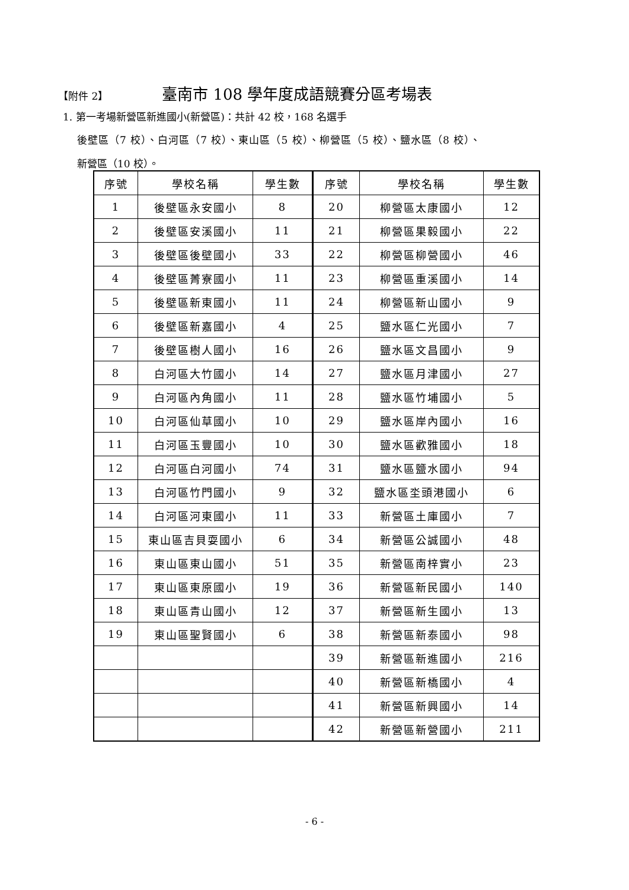【附件 2】 臺南市 108 學年度成語競賽分區考場表
1. 第一考場新營區新進國小(新營區)：共計 42 校，168 名選手
後壁區（7 校）、白河區（7 校）、東山區（5 校）、柳營區（5 校）、鹽水區（8 校）、
新營區（10 校）。
| 序號 | 學校名稱 | 學生數 | 序號 | 學校名稱 | 學生數 |
| --- | --- | --- | --- | --- | --- |
| 1 | 後壁區永安國小 | 8 | 20 | 柳營區太康國小 | 12 |
| 2 | 後壁區安溪國小 | 11 | 21 | 柳營區果毅國小 | 22 |
| 3 | 後壁區後壁國小 | 33 | 22 | 柳營區柳營國小 | 46 |
| 4 | 後壁區菁寮國小 | 11 | 23 | 柳營區重溪國小 | 14 |
| 5 | 後壁區新東國小 | 11 | 24 | 柳營區新山國小 | 9 |
| 6 | 後壁區新嘉國小 | 4 | 25 | 鹽水區仁光國小 | 7 |
| 7 | 後壁區樹人國小 | 16 | 26 | 鹽水區文昌國小 | 9 |
| 8 | 白河區大竹國小 | 14 | 27 | 鹽水區月津國小 | 27 |
| 9 | 白河區內角國小 | 11 | 28 | 鹽水區竹埔國小 | 5 |
| 10 | 白河區仙草國小 | 10 | 29 | 鹽水區岸內國小 | 16 |
| 11 | 白河區玉豐國小 | 10 | 30 | 鹽水區歡雅國小 | 18 |
| 12 | 白河區白河國小 | 74 | 31 | 鹽水區鹽水國小 | 94 |
| 13 | 白河區竹門國小 | 9 | 32 | 鹽水區坔頭港國小 | 6 |
| 14 | 白河區河東國小 | 11 | 33 | 新營區土庫國小 | 7 |
| 15 | 東山區吉貝耍國小 | 6 | 34 | 新營區公誠國小 | 48 |
| 16 | 東山區東山國小 | 51 | 35 | 新營區南梓實小 | 23 |
| 17 | 東山區東原國小 | 19 | 36 | 新營區新民國小 | 140 |
| 18 | 東山區青山國小 | 12 | 37 | 新營區新生國小 | 13 |
| 19 | 東山區聖賢國小 | 6 | 38 | 新營區新泰國小 | 98 |
| | | | 39 | 新營區新進國小 | 216 |
| | | | 40 | 新營區新橋國小 | 4 |
| | | | 41 | 新營區新興國小 | 14 |
| | | | 42 | 新營區新營國小 | 211 |
- 6 -